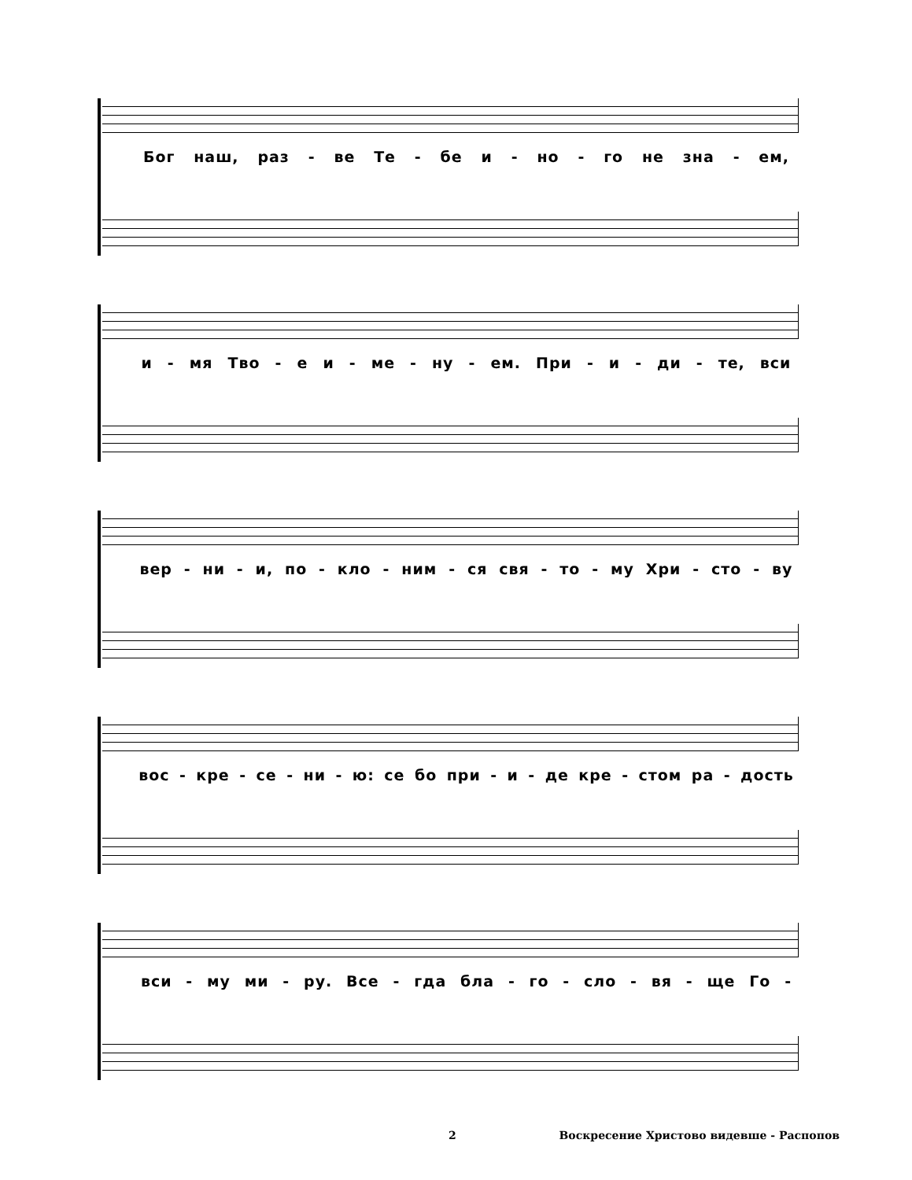Бог наш, раз - ве Те - бе и - но - го не зна - ем,
и - мя Тво - еи - ме - ну - ем. При - и - ди - те, вси
вер - ни - и, по - кло - ним - ся свя - то - му Хри - сто - ву
вос - кре - се - ни - ю: се бо при - и - де кре - стом ра - дость
вси - му ми - ру. Все - гда бла - го - сло - вя - ще Го -
2 Воскресение Христово видевше - Распопов